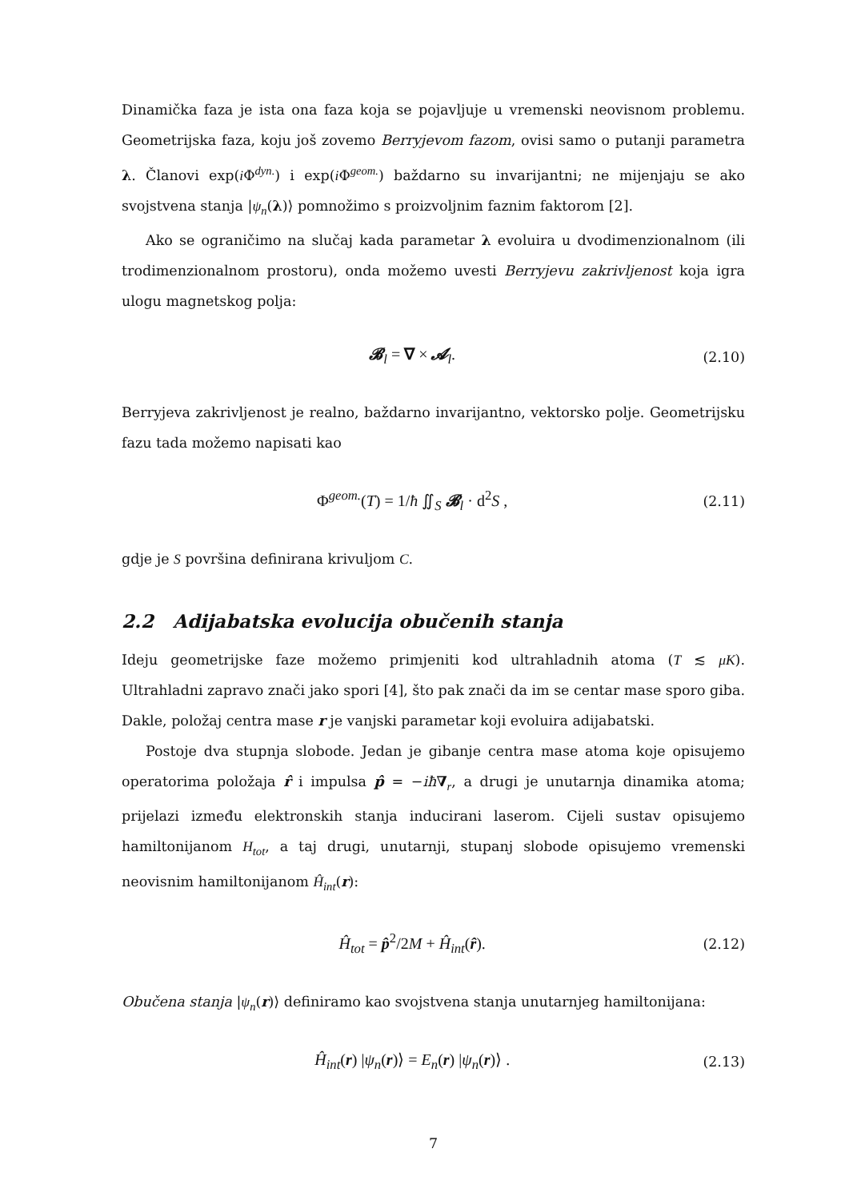Dinamička faza je ista ona faza koja se pojavljuje u vremenski neovisnom problemu. Geometrijska faza, koju još zovemo Berryjevom fazom, ovisi samo o putanji parametra λ. Članovi exp(i Φ<sup>dyn.</sup>) i exp(i Φ<sup>geom.</sup>) baždarno su invarijantni; ne mijenjaju se ako svojstvena stanja |ψ<sub>n</sub>(λ)⟩ pomnožimo s proizvoljnim faznim faktorom [2].
Ako se ograničimo na slučaj kada parametar λ evoluira u dvodimenzionalnom (ili trodimenzionalnom prostoru), onda možemo uvesti Berryjevu zakrivljenost koja igra ulogu magnetskog polja:
𝓑<sub>l</sub> = ∇ × 𝓐<sub>l</sub>. (2.10)
Berryjeva zakrivljenost je realno, baždarno invarijantno, vektorsko polje. Geometrijsku fazu tada možemo napisati kao
Φ<sup>geom.</sup>(T) = 1/ħ ∬<sub>S</sub> 𝓑<sub>l</sub> · d<sup>2</sup>S , (2.11)
gdje je S površina definirana krivuljom C.
2.2 Adijabatska evolucija obučenih stanja
Ideju geometrijske faze možemo primjeniti kod ultrahladnih atoma (T ≲ μK). Ultrahladni zapravo znači jako spori [4], što pak znači da im se centar mase sporo giba. Dakle, položaj centra mase r je vanjski parametar koji evoluira adijabatski.
Postoje dva stupnja slobode. Jedan je gibanje centra mase atoma koje opisujemo operatorima položaja r̂ i impulsa p̂ = −iħ∇<sub>r</sub>, a drugi je unutarnja dinamika atoma; prijelazi između elektronskih stanja inducirani laserom. Cijeli sustav opisujemo hamiltonijanom H<sub>tot</sub>, a taj drugi, unutarnji, stupanj slobode opisujemo vremenski neovisnim hamiltonijanom Ĥ<sub>int</sub>(r):
Ĥ<sub>tot</sub> = p̂<sup>2</sup>/2M + Ĥ<sub>int</sub>(r̂). (2.12)
Obučena stanja |ψ<sub>n</sub>(r)⟩ definiramo kao svojstvena stanja unutarnjeg hamiltonijana:
Ĥ<sub>int</sub>(r) |ψ<sub>n</sub>(r)⟩ = E<sub>n</sub>(r) |ψ<sub>n</sub>(r)⟩ . (2.13)
7